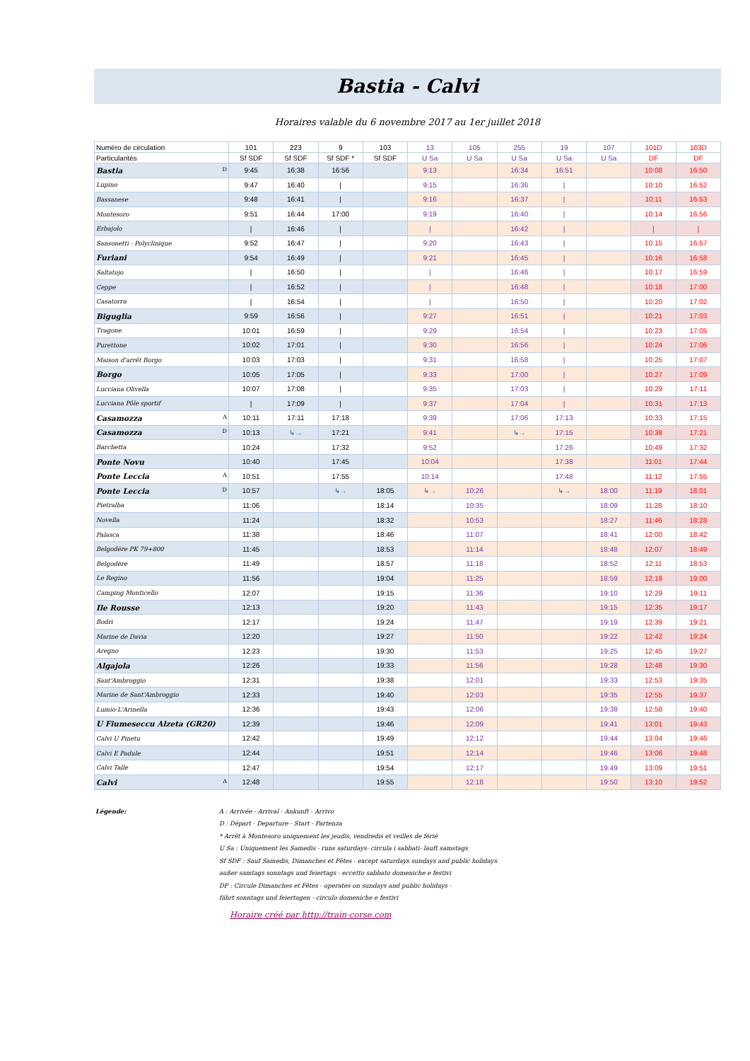Bastia - Calvi
Horaires valable du 6 novembre 2017 au 1er juillet 2018
| Numéro de circulation | 101 | 223 | 9 | 103 | 13 | 105 | 255 | 19 | 107 | 101D | 103D |
| Particularités | Sf SDF | Sf SDF | Sf SDF * | Sf SDF | U Sa | U Sa | U Sa | U Sa | U Sa | DF | DF |
| Bastia D | 9:45 | 16:38 | 16:56 | | 9:13 | | 16:34 | 16:51 | | 10:08 | 16:50 |
| Lupino | 9:47 | 16:40 | / | | 9:15 | | 16:36 | / | | 10:10 | 16:52 |
| Bassanese | 9:48 | 16:41 | / | | 9:16 | | 16:37 | / | | 10:11 | 16:53 |
| Montesoro | 9:51 | 16:44 | 17:00 | | 9:19 | | 16:40 | / | | 10:14 | 16:56 |
| Erbajolo | / | 16:46 | / | | / | | 16:42 | / | | / | / |
| Sansonetti - Polyclinique | 9:52 | 16:47 | / | | 9:20 | | 16:43 | / | | 10:15 | 16:57 |
| Furiani | 9:54 | 16:49 | / | | 9:21 | | 16:45 | / | | 10:16 | 16:58 |
| Saltatojo | / | 16:50 | / | | / | | 16:46 | / | | 10:17 | 16:59 |
| Ceppe | / | 16:52 | / | | / | | 16:48 | / | | 10:18 | 17:00 |
| Casatorra | / | 16:54 | / | | / | | 16:50 | / | | 10:20 | 17:02 |
| Biguglia | 9:59 | 16:56 | / | | 9:27 | | 16:51 | / | | 10:21 | 17:03 |
| Tragone | 10:01 | 16:59 | / | | 9:29 | | 16:54 | / | | 10:23 | 17:05 |
| Purettone | 10:02 | 17:01 | / | | 9:30 | | 16:56 | / | | 10:24 | 17:06 |
| Maison d'arrêt Borgo | 10:03 | 17:03 | / | | 9:31 | | 16:58 | / | | 10:25 | 17:07 |
| Borgo | 10:05 | 17:05 | / | | 9:33 | | 17:00 | / | | 10:27 | 17:09 |
| Lucciana Olivella | 10:07 | 17:08 | / | | 9:35 | | 17:03 | / | | 10:29 | 17:11 |
| Lucciana Pôle sportif | / | 17:09 | / | | 9:37 | | 17:04 | / | | 10:31 | 17:13 |
| Casamozza A | 10:11 | 17:11 | 17:18 | | 9:39 | | 17:06 | 17:13 | | 10:33 | 17:15 |
| Casamozza D | 10:13 | ↳→ | 17:21 | | 9:41 | | ↳→ | 17:15 | | 10:38 | 17:21 |
| Barchetta | 10:24 | | 17:32 | | 9:52 | | | 17:26 | | 10:49 | 17:32 |
| Ponte Novu | 10:40 | | 17:45 | | 10:04 | | | 17:38 | | 11:01 | 17:44 |
| Ponte Leccia A | 10:51 | | 17:55 | | 10:14 | | | 17:48 | | 11:12 | 17:55 |
| Ponte Leccia D | 10:57 | | ↳→ | 18:05 | ↳→ | 10:26 | | ↳→ | 18:00 | 11:19 | 18:01 |
| Pietralba | 11:06 | | | 18:14 | | 10:35 | | | 18:09 | 11:28 | 18:10 |
| Novella | 11:24 | | | 18:32 | | 10:53 | | | 18:27 | 11:46 | 18:28 |
| Palasca | 11:38 | | | 18:46 | | 11:07 | | | 18:41 | 12:00 | 18:42 |
| Belgodère PK 79+800 | 11:45 | | | 18:53 | | 11:14 | | | 18:48 | 12:07 | 18:49 |
| Belgodère | 11:49 | | | 18:57 | | 11:18 | | | 18:52 | 12:11 | 18:53 |
| Le Regino | 11:56 | | | 19:04 | | 11:25 | | | 18:59 | 12:18 | 19:00 |
| Camping Monticello | 12:07 | | | 19:15 | | 11:36 | | | 19:10 | 12:29 | 19:11 |
| Ile Rousse | 12:13 | | | 19:20 | | 11:43 | | | 19:15 | 12:35 | 19:17 |
| Bodri | 12:17 | | | 19:24 | | 11:47 | | | 19:19 | 12:39 | 19:21 |
| Marine de Davia | 12:20 | | | 19:27 | | 11:50 | | | 19:22 | 12:42 | 19:24 |
| Aregno | 12:23 | | | 19:30 | | 11:53 | | | 19:25 | 12:45 | 19:27 |
| Algajola | 12:26 | | | 19:33 | | 11:56 | | | 19:28 | 12:48 | 19:30 |
| Sant'Ambroggio | 12:31 | | | 19:38 | | 12:01 | | | 19:33 | 12:53 | 19:35 |
| Marine de Sant'Ambroggio | 12:33 | | | 19:40 | | 12:03 | | | 19:35 | 12:55 | 19:37 |
| Lumio-L'Arinella | 12:36 | | | 19:43 | | 12:06 | | | 19:38 | 12:58 | 19:40 |
| U Fiumeseccu Alzeta (GR20) | 12:39 | | | 19:46 | | 12:09 | | | 19:41 | 13:01 | 19:43 |
| Calvi U Pinetu | 12:42 | | | 19:49 | | 12:12 | | | 19:44 | 13:04 | 19:46 |
| Calvi E Padule | 12:44 | | | 19:51 | | 12:14 | | | 19:46 | 13:06 | 19:48 |
| Calvi Talle | 12:47 | | | 19:54 | | 12:17 | | | 19:49 | 13:09 | 19:51 |
| Calvi A | 12:48 | | | 19:55 | | 12:18 | | | 19:50 | 13:10 | 19:52 |
Légende: A : Arrivée - Arrival - Ankunft - Arrivo
D : Départ - Departure - Start - Partenza
* Arrêt à Montesoro uniquement les jeudis, vendredis et veilles de férié
U Sa : Uniquement les Samedis - runs saturdays- circula i sabbati- lauft samstags
Sf SDF : Sauf Samedis, Dimanches et Fêtes - except saturdays sundays and public holidays
außer samtags sonntags und feiertags - eccetto sabbato domeniche e festivi
DF : Circule Dimanches et Fêtes - operates on sundays and public holidays -
fährt sonntags und feiertagen - circulo domeniche e festivi
Horaire créé par http://train-corse.com